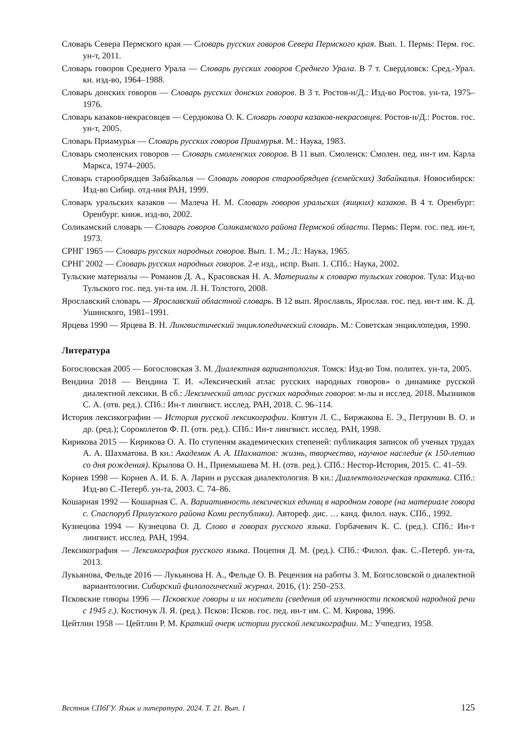Словарь Севера Пермского края — Словарь русских говоров Севера Пермского края. Вып. 1. Пермь: Перм. гос. ун-т, 2011.
Словарь говоров Среднего Урала — Словарь русских говоров Среднего Урала. В 7 т. Свердловск: Сред.-Урал. кн. изд-во, 1964–1988.
Словарь донских говоров — Словарь русских донских говоров. В 3 т. Ростов-н/Д.: Изд-во Ростов. ун-та, 1975–1976.
Словарь казаков-некрасовцев — Сердюкова О. К. Словарь говора казаков-некрасовцев. Ростов-н/Д.: Ростов. гос. ун-т, 2005.
Словарь Приамурья — Словарь русских говоров Приамурья. М.: Наука, 1983.
Словарь смоленских говоров — Словарь смоленских говоров. В 11 вып. Смоленск: Смолен. пед. ин-т им. Карла Маркса, 1974–2005.
Словарь старообрядцев Забайкалья — Словарь говоров старообрядцев (семейских) Забайкалья. Новосибирск: Изд-во Сибир. отд-ния РАН, 1999.
Словарь уральских казаков — Малеча Н. М. Словарь говоров уральских (яицких) казаков. В 4 т. Оренбург: Оренбург. книж. изд-во, 2002.
Соликамский словарь — Словарь говоров Соликамского района Пермской области. Пермь: Перм. гос. пед. ин-т, 1973.
СРНГ 1965 — Словарь русских народных говоров. Вып. 1. М.; Л.: Наука, 1965.
СРНГ 2002 — Словарь русских народных говоров. 2-е изд., испр. Вып. 1. СПб.: Наука, 2002.
Тульские материалы — Романов Д. А., Красовская Н. А. Материалы к словарю тульских говоров. Тула: Изд-во Тульского гос. пед. ун-та им. Л. Н. Толстого, 2008.
Ярославский словарь — Ярославский областной словарь. В 12 вып. Ярославль, Ярослав. гос. пед. ин-т им. К. Д. Ушинского, 1981–1991.
Ярцева 1990 — Ярцева В. Н. Лингвистический энциклопедический словарь. М.: Советская энциклопедия, 1990.
Литература
Богословская 2005 — Богословская З. М. Диалектная вариантология. Томск: Изд-во Том. политех. ун-та, 2005.
Вендина 2018 — Вендина Т. И. «Лексический атлас русских народных говоров» о динамике русской диалектной лексики. В сб.: Лексический атлас русских народных говоров: м-лы и исслед. 2018. Мызников С. А. (отв. ред.). СПб.: Ин-т лингвист. исслед. РАН, 2018. С. 96–114.
История лексикографии — История русской лексикографии. Ковтун Л. С., Биржакова Е. Э., Петрунин В. О. и др. (ред.); Сороколетов Ф. П. (отв. ред.). СПб.: Ин-т лингвист. исслед. РАН, 1998.
Кирикова 2015 — Кирикова О. А. По ступеням академических степеней: публикация записок об ученых трудах А. А. Шахматова. В кн.: Академик А. А. Шахматов: жизнь, творчество, научное наследие (к 150-летию со дня рождения). Крылова О. Н., Приемышева М. Н. (отв. ред.). СПб.: Нестор-История, 2015. С. 41–59.
Корнев 1998 — Корнев А. И. Б. А. Ларин и русская диалектология. В кн.: Диалектологическая практика. СПб.: Изд-во С.-Петерб. ун-та, 2003. С. 74–86.
Кошарная 1992 — Кошарная С. А. Вариативность лексических единиц в народном говоре (на материале говора с. Спаспоруб Прилузского района Коми республики). Автореф. дис. … канд. филол. наук. СПб., 1992.
Кузнецова 1994 — Кузнецова О. Д. Слово в говорах русского языка. Горбачевич К. С. (ред.). СПб.: Ин-т лингвист. исслед. РАН, 1994.
Лексикография — Лексикография русского языка. Поцепня Д. М. (ред.). СПб.: Филол. фак. С.-Петерб. ун-та, 2013.
Лукьянова, Фельде 2016 — Лукьянова Н. А., Фельде О. В. Рецензия на работы З. М. Богословской о диалектной вариантологии. Сибирский филологический журнал. 2016, (1): 250–253.
Псковские говоры 1996 — Псковские говоры и их носители (сведения об изученности псковской народной речи с 1945 г.). Костючук Л. Я. (ред.). Псков: Псков. гос. пед. ин-т им. С. М. Кирова, 1996.
Цейтлин 1958 — Цейтлин Р. М. Краткий очерк истории русской лексикографии. М.: Учпедгиз, 1958.
Вестник СПбГУ. Язык и литература. 2024. Т. 21. Вып. 1 125